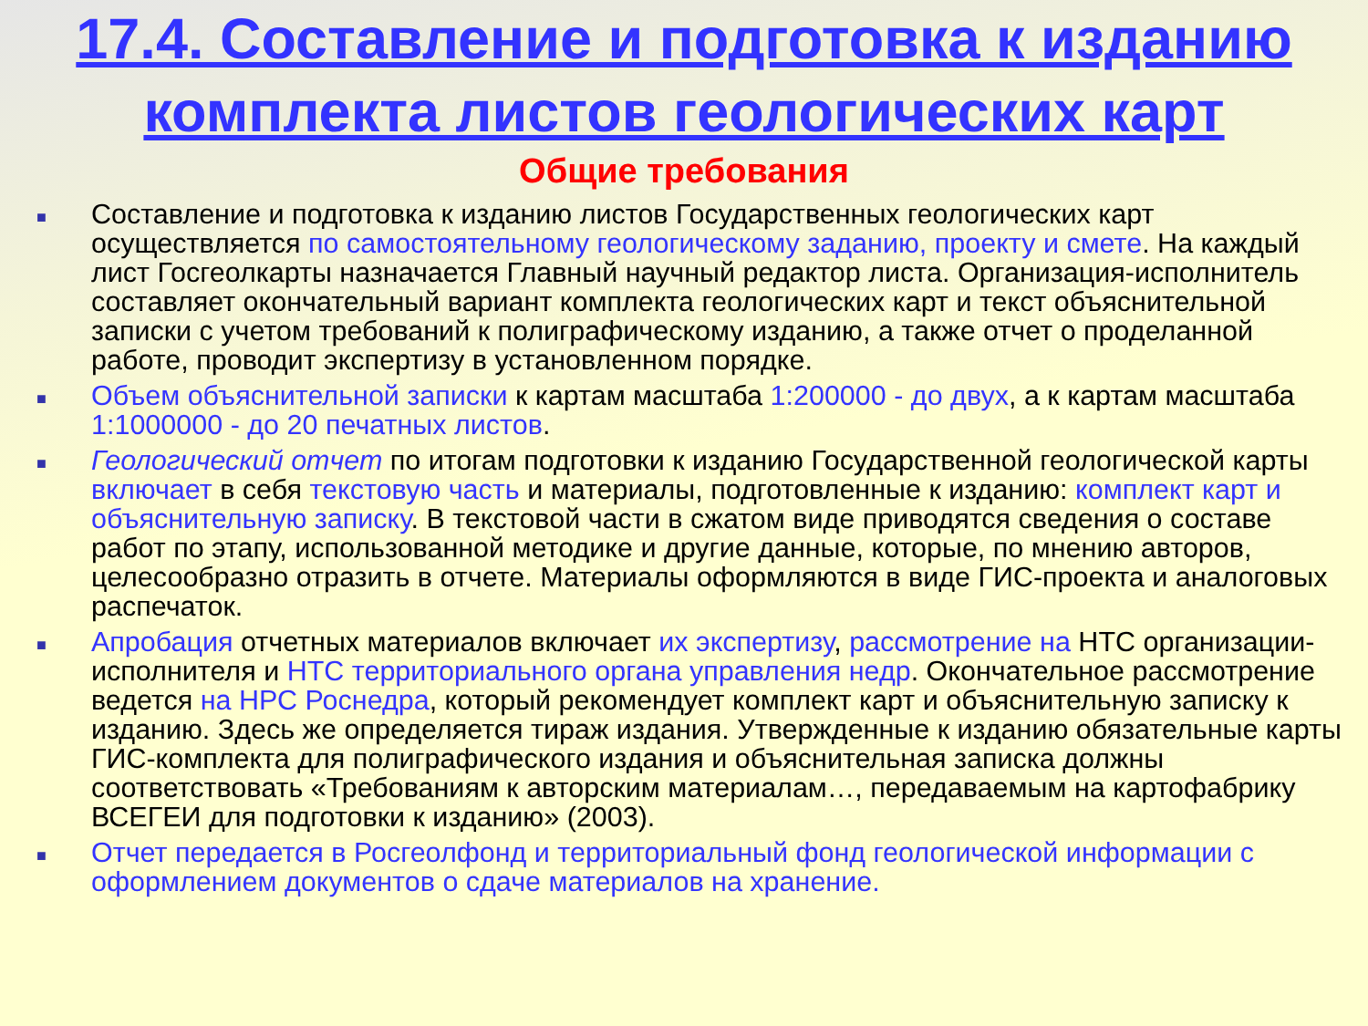17.4. Составление и подготовка к изданию комплекта листов геологических карт
Общие требования
■ Составление и подготовка к изданию листов Государственных геологических карт осуществляется по самостоятельному геологическому заданию, проекту и смете. На каждый лист Госгеолкарты назначается Главный научный редактор листа. Организация-исполнитель составляет окончательный вариант комплекта геологических карт и текст объяснительной записки с учетом требований к полиграфическому изданию, а также отчет о проделанной работе, проводит экспертизу в установленном порядке.
■ Объем объяснительной записки к картам масштаба 1:200000 - до двух, а к картам масштаба 1:1000000 - до 20 печатных листов.
■ Геологический отчет по итогам подготовки к изданию Государственной геологической карты включает в себя текстовую часть и материалы, подготовленные к изданию: комплект карт и объяснительную записку. В текстовой части в сжатом виде приводятся сведения о составе работ по этапу, использованной методике и другие данные, которые, по мнению авторов, целесообразно отразить в отчете. Материалы оформляются в виде ГИС-проекта и аналоговых распечаток.
■ Апробация отчетных материалов включает их экспертизу, рассмотрение на НТС организации-исполнителя и НТС территориального органа управления недр. Окончательное рассмотрение ведется на НРС Роснедра, который рекомендует комплект карт и объяснительную записку к изданию. Здесь же определяется тираж издания. Утвержденные к изданию обязательные карты ГИС-комплекта для полиграфического издания и объяснительная записка должны соответствовать «Требованиям к авторским материалам…, передаваемым на картофабрику ВСЕГЕИ для подготовки к изданию» (2003).
■ Отчет передается в Росгеолфонд и территориальный фонд геологической информации с оформлением документов о сдаче материалов на хранение.